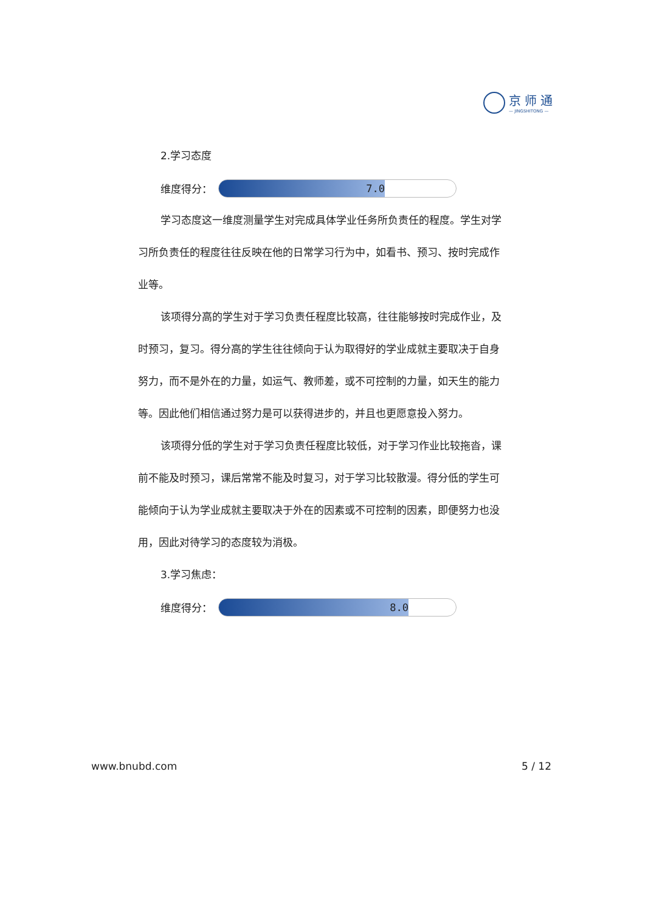京师通
— JINGSHITONG —
2.学习态度
维度得分：
7.0
学习态度这一维度测量学生对完成具体学业任务所负责任的程度。学生对学习所负责任的程度往往反映在他的日常学习行为中，如看书、预习、按时完成作业等。
该项得分高的学生对于学习负责任程度比较高，往往能够按时完成作业，及时预习，复习。得分高的学生往往倾向于认为取得好的学业成就主要取决于自身努力，而不是外在的力量，如运气、教师差，或不可控制的力量，如天生的能力等。因此他们相信通过努力是可以获得进步的，并且也更愿意投入努力。
该项得分低的学生对于学习负责任程度比较低，对于学习作业比较拖沓，课前不能及时预习，课后常常不能及时复习，对于学习比较散漫。得分低的学生可能倾向于认为学业成就主要取决于外在的因素或不可控制的因素，即便努力也没用，因此对待学习的态度较为消极。
3.学习焦虑：
维度得分：
8.0
www.bnubd.com 5 / 12